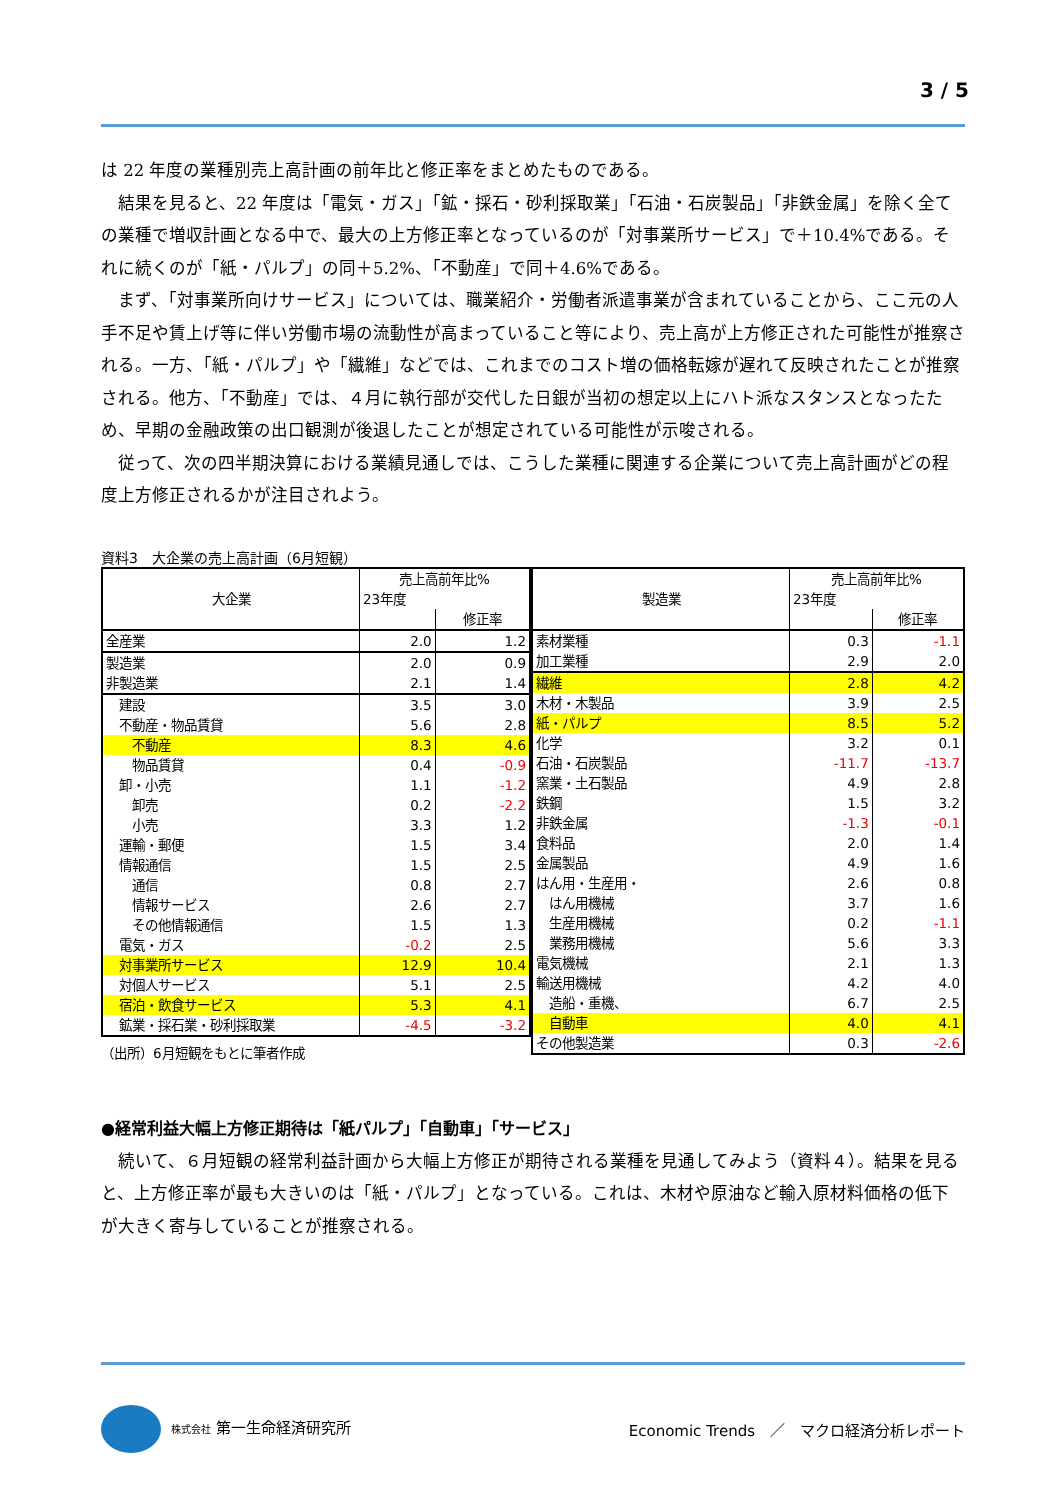3 / 5
は 22 年度の業種別売上高計画の前年比と修正率をまとめたものである。
　結果を見ると、22 年度は「電気・ガス」「鉱・採石・砂利採取業」「石油・石炭製品」「非鉄金属」を除く全ての業種で増収計画となる中で、最大の上方修正率となっているのが「対事業所サービス」で＋10.4%である。それに続くのが「紙・パルプ」の同＋5.2%、「不動産」で同＋4.6%である。
　まず、「対事業所向けサービス」については、職業紹介・労働者派遣事業が含まれていることから、ここ元の人手不足や賃上げ等に伴い労働市場の流動性が高まっていること等により、売上高が上方修正された可能性が推察される。一方、「紙・パルプ」や「繊維」などでは、これまでのコスト増の価格転嫁が遅れて反映されたことが推察される。他方、「不動産」では、４月に執行部が交代した日銀が当初の想定以上にハト派なスタンスとなったため、早期の金融政策の出口観測が後退したことが想定されている可能性が示唆される。
　従って、次の四半期決算における業績見通しでは、こうした業種に関連する企業について売上高計画がどの程度上方修正されるかが注目されよう。
資料3　大企業の売上高計画（6月短観）
| 大企業 | 売上高前年比% | |
| --- | --- | --- |
| | 23年度 | |
| | | 修正率 |
| 全産業 | 2.0 | 1.2 |
| 製造業 | 2.0 | 0.9 |
| 非製造業 | 2.1 | 1.4 |
| 建設 | 3.5 | 3.0 |
| 不動産・物品賃貸 | 5.6 | 2.8 |
| 不動産 | 8.3 | 4.6 |
| 物品賃貸 | 0.4 | -0.9 |
| 卸・小売 | 1.1 | -1.2 |
| 卸売 | 0.2 | -2.2 |
| 小売 | 3.3 | 1.2 |
| 運輸・郵便 | 1.5 | 3.4 |
| 情報通信 | 1.5 | 2.5 |
| 通信 | 0.8 | 2.7 |
| 情報サービス | 2.6 | 2.7 |
| その他情報通信 | 1.5 | 1.3 |
| 電気・ガス | -0.2 | 2.5 |
| 対事業所サービス | 12.9 | 10.4 |
| 対個人サービス | 5.1 | 2.5 |
| 宿泊・飲食サービス | 5.3 | 4.1 |
| 鉱業・採石業・砂利採取業 | -4.5 | -3.2 |
（出所）6月短観をもとに筆者作成
| 製造業 | 売上高前年比% | |
| --- | --- | --- |
| | 23年度 | |
| | | 修正率 |
| 素材業種 | 0.3 | -1.1 |
| 加工業種 | 2.9 | 2.0 |
| 繊維 | 2.8 | 4.2 |
| 木材・木製品 | 3.9 | 2.5 |
| 紙・パルプ | 8.5 | 5.2 |
| 化学 | 3.2 | 0.1 |
| 石油・石炭製品 | -11.7 | -13.7 |
| 窯業・土石製品 | 4.9 | 2.8 |
| 鉄鋼 | 1.5 | 3.2 |
| 非鉄金属 | -1.3 | -0.1 |
| 食料品 | 2.0 | 1.4 |
| 金属製品 | 4.9 | 1.6 |
| はん用・生産用・ | 2.6 | 0.8 |
| はん用機械 | 3.7 | 1.6 |
| 生産用機械 | 0.2 | -1.1 |
| 業務用機械 | 5.6 | 3.3 |
| 電気機械 | 2.1 | 1.3 |
| 輸送用機械 | 4.2 | 4.0 |
| 造船・重機、 | 6.7 | 2.5 |
| 自動車 | 4.0 | 4.1 |
| その他製造業 | 0.3 | -2.6 |
●経常利益大幅上方修正期待は「紙パルプ」「自動車」「サービス」
　続いて、６月短観の経常利益計画から大幅上方修正が期待される業種を見通してみよう（資料４）。結果を見ると、上方修正率が最も大きいのは「紙・パルプ」となっている。これは、木材や原油など輸入原材料価格の低下が大きく寄与していることが推察される。
株式会社 第一生命経済研究所
Economic Trends　／　マクロ経済分析レポート